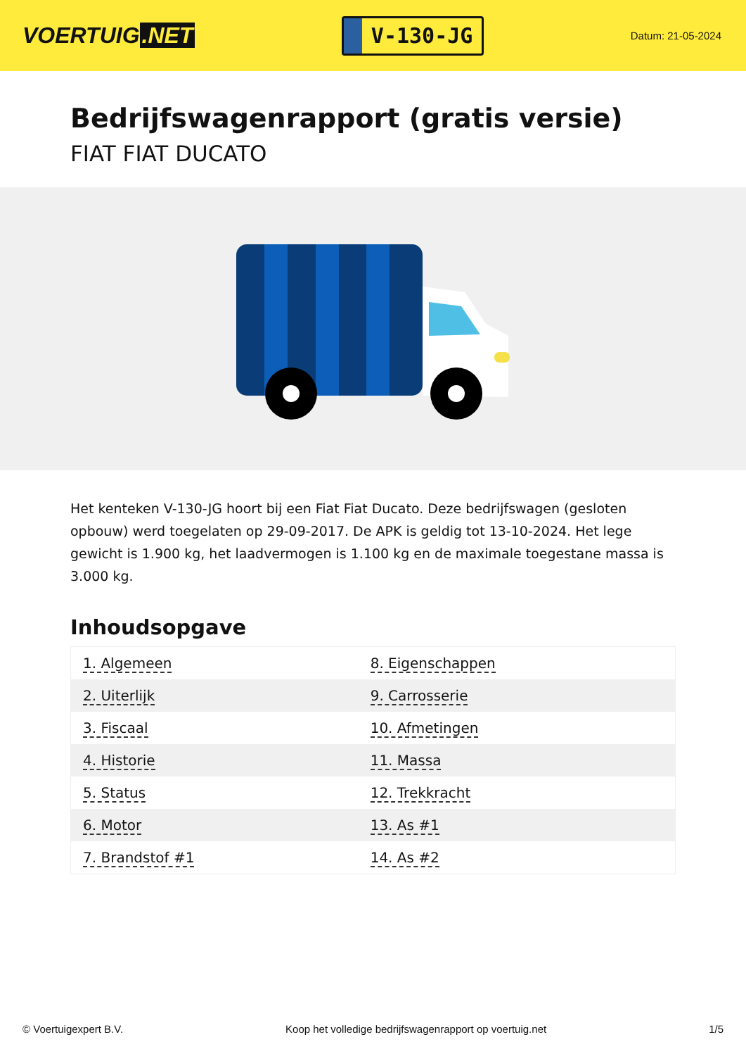VOERTUIG.NET
V-130-JG
Datum: 21-05-2024
Bedrijfswagenrapport (gratis versie)
FIAT FIAT DUCATO
Het kenteken V-130-JG hoort bij een Fiat Fiat Ducato. Deze bedrijfswagen (gesloten opbouw) werd toegelaten op 29-09-2017. De APK is geldig tot 13-10-2024. Het lege gewicht is 1.900 kg, het laadvermogen is 1.100 kg en de maximale toegestane massa is 3.000 kg.
Inhoudsopgave
| 1. Algemeen | 8. Eigenschappen |
| 2. Uiterlijk | 9. Carrosserie |
| 3. Fiscaal | 10. Afmetingen |
| 4. Historie | 11. Massa |
| 5. Status | 12. Trekkracht |
| 6. Motor | 13. As #1 |
| 7. Brandstof #1 | 14. As #2 |
© Voertuigexpert B.V. Koop het volledige bedrijfswagenrapport op voertuig.net 1/5